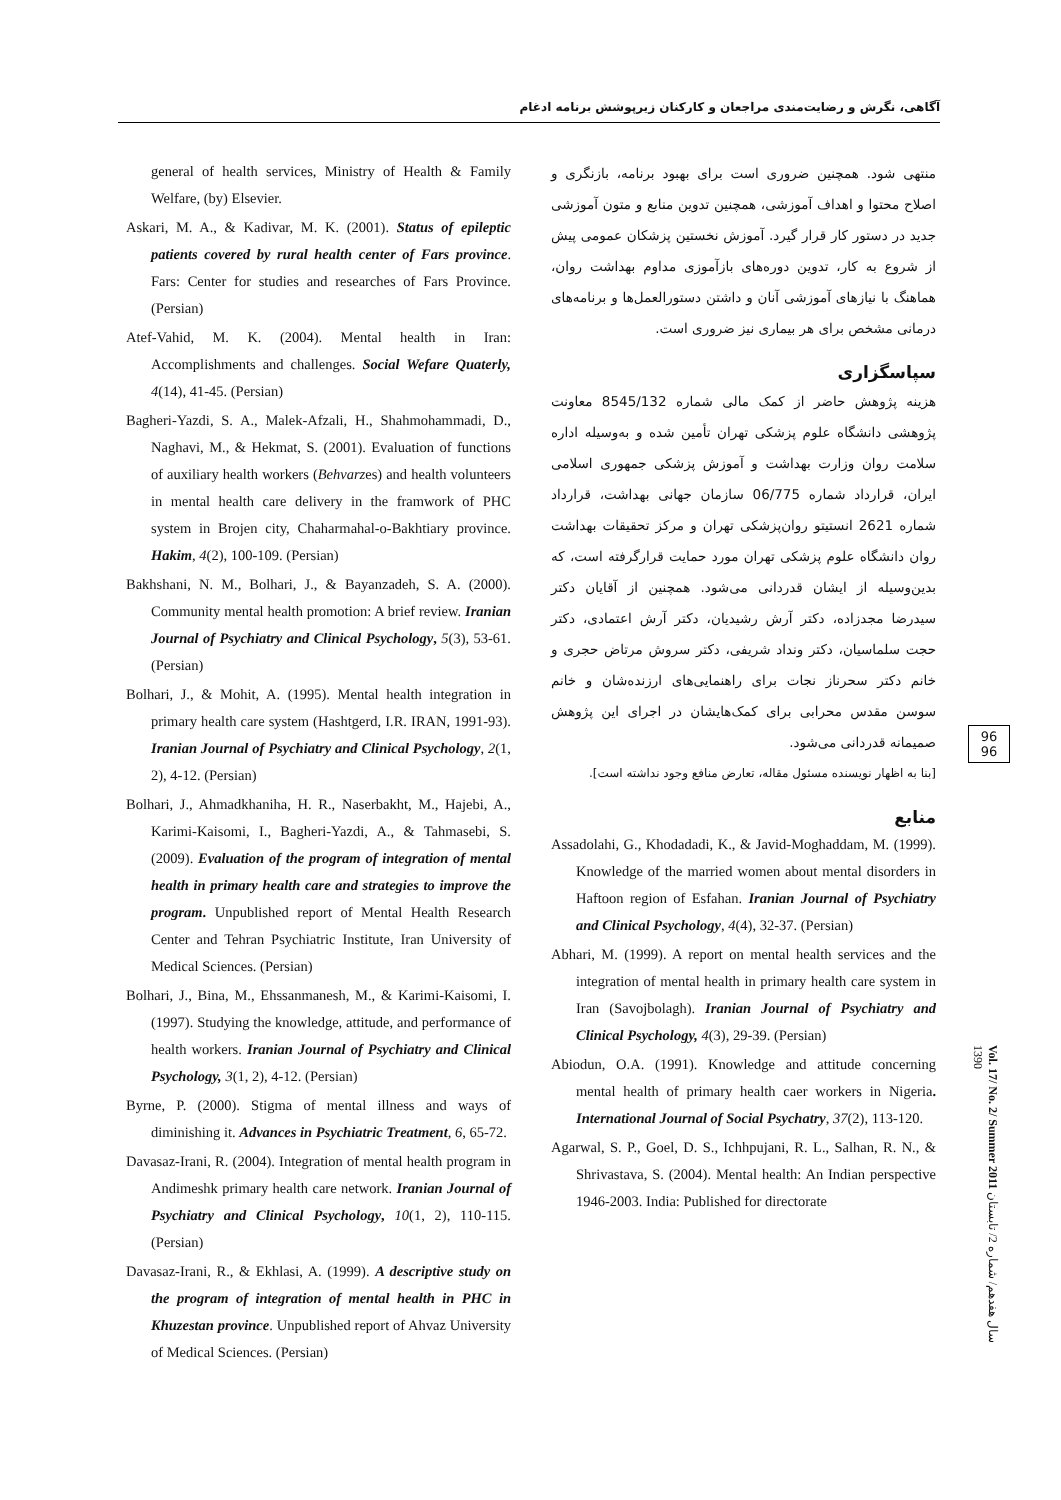آگاهی، نگرش و رضایت‌مندی مراجعان و کارکنان زیرپوشش برنامه ادغام
منتهی شود. همچنین ضروری است برای بهبود برنامه، بازنگری و اصلاح محتوا و اهداف آموزشی، همچنین تدوین منابع و متون آموزشی جدید در دستور کار قرار گیرد. آموزش نخستین پزشکان عمومی پیش از شروع به کار، تدوین دوره‌های بازآموزی مداوم بهداشت روان، هماهنگ با نیازهای آموزشی آنان و داشتن دستورالعمل‌ها و برنامه‌های درمانی مشخص برای هر بیماری نیز ضروری است.
سپاسگزاری
هزینه پژوهش حاضر از کمک مالی شماره 8545/132 معاونت پژوهشی دانشگاه علوم پزشکی تهران تأمین شده و به‌وسیله اداره سلامت روان وزارت بهداشت و آموزش پزشکی جمهوری اسلامی ایران، قرارداد شماره 06/775 سازمان جهانی بهداشت، قرارداد شماره 2621 انستیتو روان‌پزشکی تهران و مرکز تحقیقات بهداشت روان دانشگاه علوم پزشکی تهران مورد حمایت قرارگرفته است، که بدین‌وسیله از ایشان قدردانی می‌شود. همچنین از آقایان دکتر سیدرضا مجدزاده، دکتر آرش رشیدیان، دکتر آرش اعتمادی، دکتر حجت سلماسیان، دکتر ونداد شریفی، دکتر سروش مرتاض حجری و خانم دکتر سحرناز نجات برای راهنمایی‌های ارزنده‌شان و خانم سوسن مقدس محرابی برای کمک‌هایشان در اجرای این پژوهش صمیمانه قدردانی می‌شود.
[بنا به اظهار نویسنده مسئول مقاله، تعارض منافع وجود نداشته است].
منابع
Assadolahi, G., Khodadadi, K., & Javid-Moghaddam, M. (1999). Knowledge of the married women about mental disorders in Haftoon region of Esfahan. Iranian Journal of Psychiatry and Clinical Psychology, 4(4), 32-37. (Persian)
Abhari, M. (1999). A report on mental health services and the integration of mental health in primary health care system in Iran (Savojbolagh). Iranian Journal of Psychiatry and Clinical Psychology, 4(3), 29-39. (Persian)
Abiodun, O.A. (1991). Knowledge and attitude concerning mental health of primary health caer workers in Nigeria. International Journal of Social Psychatry, 37(2), 113-120.
Agarwal, S. P., Goel, D. S., Ichhpujani, R. L., Salhan, R. N., & Shrivastava, S. (2004). Mental health: An Indian perspective 1946-2003. India: Published for directorate
general of health services, Ministry of Health & Family Welfare, (by) Elsevier.
Askari, M. A., & Kadivar, M. K. (2001). Status of epileptic patients covered by rural health center of Fars province. Fars: Center for studies and researches of Fars Province. (Persian)
Atef-Vahid, M. K. (2004). Mental health in Iran: Accomplishments and challenges. Social Wefare Quaterly, 4(14), 41-45. (Persian)
Bagheri-Yazdi, S. A., Malek-Afzali, H., Shahmohammadi, D., Naghavi, M., & Hekmat, S. (2001). Evaluation of functions of auxiliary health workers (Behvarzes) and health volunteers in mental health care delivery in the framwork of PHC system in Brojen city, Chaharmahal-o-Bakhtiary province. Hakim, 4(2), 100-109. (Persian)
Bakhshani, N. M., Bolhari, J., & Bayanzadeh, S. A. (2000). Community mental health promotion: A brief review. Iranian Journal of Psychiatry and Clinical Psychology, 5(3), 53-61. (Persian)
Bolhari, J., & Mohit, A. (1995). Mental health integration in primary health care system (Hashtgerd, I.R. IRAN, 1991-93). Iranian Journal of Psychiatry and Clinical Psychology, 2(1, 2), 4-12. (Persian)
Bolhari, J., Ahmadkhaniha, H. R., Naserbakht, M., Hajebi, A., Karimi-Kaisomi, I., Bagheri-Yazdi, A., & Tahmasebi, S. (2009). Evaluation of the program of integration of mental health in primary health care and strategies to improve the program. Unpublished report of Mental Health Research Center and Tehran Psychiatric Institute, Iran University of Medical Sciences. (Persian)
Bolhari, J., Bina, M., Ehssanmanesh, M., & Karimi-Kaisomi, I. (1997). Studying the knowledge, attitude, and performance of health workers. Iranian Journal of Psychiatry and Clinical Psychology, 3(1, 2), 4-12. (Persian)
Byrne, P. (2000). Stigma of mental illness and ways of diminishing it. Advances in Psychiatric Treatment, 6, 65-72.
Davasaz-Irani, R. (2004). Integration of mental health program in Andimeshk primary health care network. Iranian Journal of Psychiatry and Clinical Psychology, 10(1, 2), 110-115. (Persian)
Davasaz-Irani, R., & Ekhlasi, A. (1999). A descriptive study on the program of integration of mental health in PHC in Khuzestan province. Unpublished report of Ahvaz University of Medical Sciences. (Persian)
96
96
Vol. 17/ No. 2/ Summer 2011 سال هفدهم/ شماره 2/ تابستان 1390